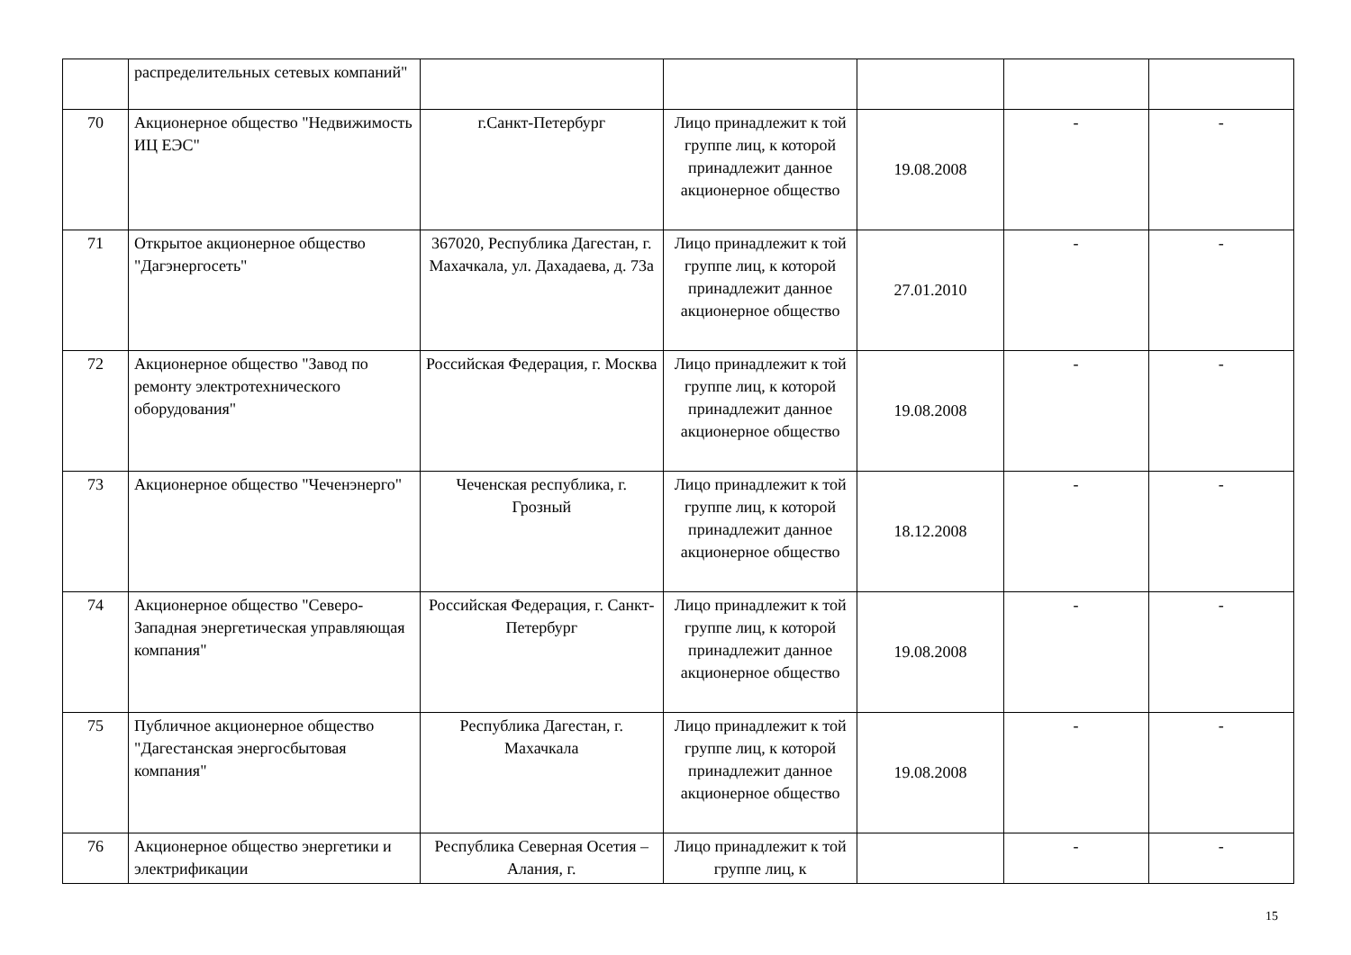| | распределительных сетевых компаний" | | | | | |
| 70 | Акционерное общество "Недвижимость ИЦ ЕЭС" | г.Санкт-Петербург | Лицо принадлежит к той группе лиц, к которой принадлежит данное акционерное общество | 19.08.2008 | - | - |
| 71 | Открытое акционерное общество "Дагэнергосеть" | 367020, Республика Дагестан, г. Махачкала, ул. Дахадаева, д. 73а | Лицо принадлежит к той группе лиц, к которой принадлежит данное акционерное общество | 27.01.2010 | - | - |
| 72 | Акционерное общество "Завод по ремонту электротехнического оборудования" | Российская Федерация, г. Москва | Лицо принадлежит к той группе лиц, к которой принадлежит данное акционерное общество | 19.08.2008 | - | - |
| 73 | Акционерное общество "Чеченэнерго" | Чеченская республика, г. Грозный | Лицо принадлежит к той группе лиц, к которой принадлежит данное акционерное общество | 18.12.2008 | - | - |
| 74 | Акционерное общество "Северо-Западная энергетическая управляющая компания" | Российская Федерация, г. Санкт-Петербург | Лицо принадлежит к той группе лиц, к которой принадлежит данное акционерное общество | 19.08.2008 | - | - |
| 75 | Публичное акционерное общество "Дагестанская энергосбытовая компания" | Республика Дагестан, г. Махачкала | Лицо принадлежит к той группе лиц, к которой принадлежит данное акционерное общество | 19.08.2008 | - | - |
| 76 | Акционерное общество энергетики и электрификации | Республика Северная Осетия – Алания, г. | Лицо принадлежит к той группе лиц, к | | - | - |
15